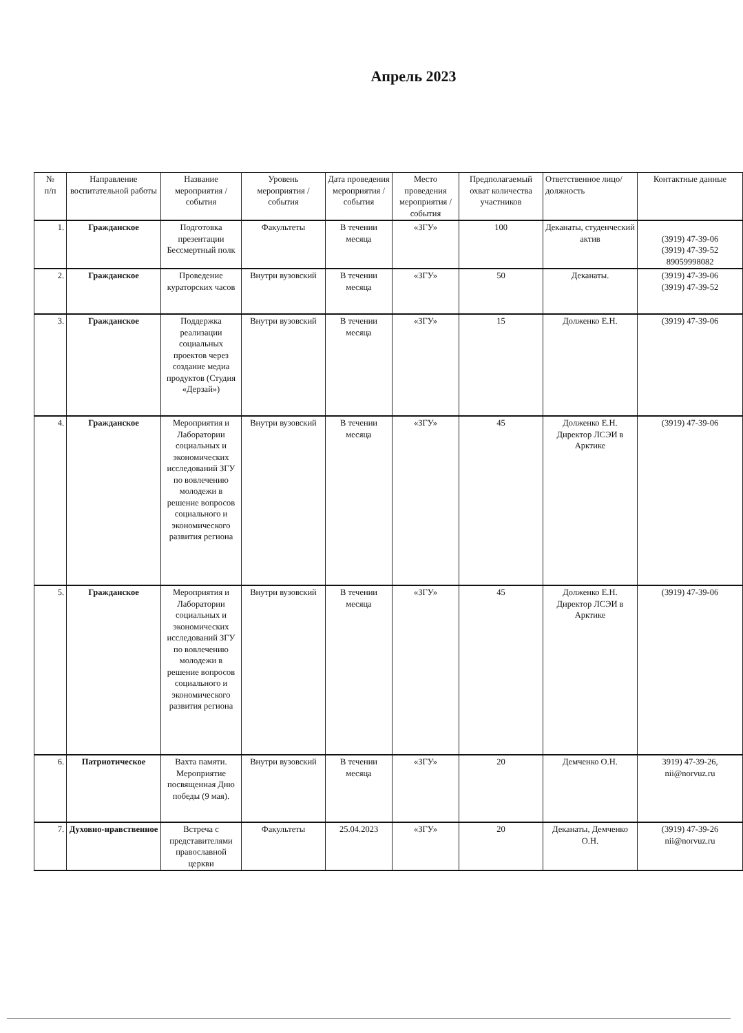Апрель 2023
| № п/п | Направление воспитательной работы | Название мероприятия / события | Уровень мероприятия / события | Дата проведения мероприятия / события | Место проведения мероприятия / события | Предполагаемый охват количества участников | Ответственное лицо/должность | Контактные данные |
| --- | --- | --- | --- | --- | --- | --- | --- | --- |
| 1. | Гражданское | Подготовка презентации Бессмертный полк | Факультеты | В течении месяца | «ЗГУ» | 100 | Деканаты, студенческий актив | (3919) 47-39-06 (3919) 47-39-52 89059998082 |
| 2. | Гражданское | Проведение кураторских часов | Внутри вузовский | В течении месяца | «ЗГУ» | 50 | Деканаты. | (3919) 47-39-06 (3919) 47-39-52 |
| 3. | Гражданское | Поддержка реализации социальных проектов через создание медиа продуктов (Студия «Дерзай») | Внутри вузовский | В течении месяца | «ЗГУ» | 15 | Долженко Е.Н. | (3919) 47-39-06 |
| 4. | Гражданское | Мероприятия и Лаборатории социальных и экономических исследований ЗГУ по вовлечению молодежи в решение вопросов социального и экономического развития региона | Внутри вузовский | В течении месяца | «ЗГУ» | 45 | Долженко Е.Н. Директор ЛСЭИ в Арктике | (3919) 47-39-06 |
| 5. | Гражданское | Мероприятия и Лаборатории социальных и экономических исследований ЗГУ по вовлечению молодежи в решение вопросов социального и экономического развития региона | Внутри вузовский | В течении месяца | «ЗГУ» | 45 | Долженко Е.Н. Директор ЛСЭИ в Арктике | (3919) 47-39-06 |
| 6. | Патриотическое | Вахта памяти. Мероприятие посвященная Дню победы (9 мая). | Внутри вузовский | В течении месяца | «ЗГУ» | 20 | Демченко О.Н. | 3919) 47-39-26, nii@norvuz.ru |
| 7. | Духовно-нравственное | Встреча с представителями православной церкви | Факультеты | 25.04.2023 | «ЗГУ» | 20 | Деканаты, Демченко О.Н. | (3919) 47-39-26 nii@norvuz.ru |